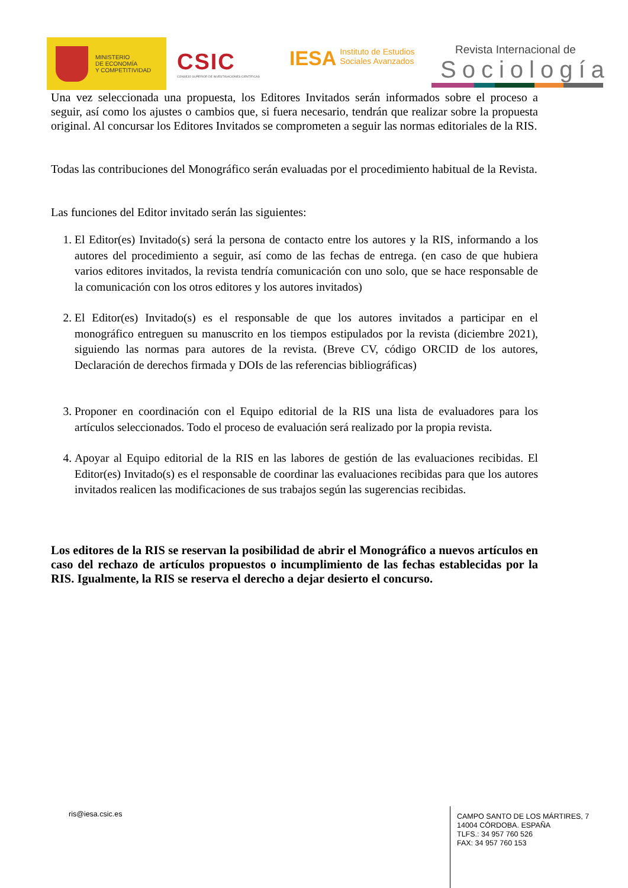MINISTERIO
DE ECONOMÍA
Y COMPETITIVIDAD
CSIC
CONSEJO SUPERIOR DE INVESTIGACIONES CIENTÍFICAS
IESA Instituto de Estudios
Sociales Avanzados
Revista Internacional de
Sociología
Una vez seleccionada una propuesta, los Editores Invitados serán informados sobre el proceso a seguir, así como los ajustes o cambios que, si fuera necesario, tendrán que realizar sobre la propuesta original. Al concursar los Editores Invitados se comprometen a seguir las normas editoriales de la RIS.
Todas las contribuciones del Monográfico serán evaluadas por el procedimiento habitual de la Revista.
Las funciones del Editor invitado serán las siguientes:
1. El Editor(es) Invitado(s) será la persona de contacto entre los autores y la RIS, informando a los autores del procedimiento a seguir, así como de las fechas de entrega. (en caso de que hubiera varios editores invitados, la revista tendría comunicación con uno solo, que se hace responsable de la comunicación con los otros editores y los autores invitados)
2. El Editor(es) Invitado(s) es el responsable de que los autores invitados a participar en el monográfico entreguen su manuscrito en los tiempos estipulados por la revista (diciembre 2021), siguiendo las normas para autores de la revista. (Breve CV, código ORCID de los autores, Declaración de derechos firmada y DOIs de las referencias bibliográficas)
3. Proponer en coordinación con el Equipo editorial de la RIS una lista de evaluadores para los artículos seleccionados. Todo el proceso de evaluación será realizado por la propia revista.
4. Apoyar al Equipo editorial de la RIS en las labores de gestión de las evaluaciones recibidas. El Editor(es) Invitado(s) es el responsable de coordinar las evaluaciones recibidas para que los autores invitados realicen las modificaciones de sus trabajos según las sugerencias recibidas.
Los editores de la RIS se reservan la posibilidad de abrir el Monográfico a nuevos artículos en caso del rechazo de artículos propuestos o incumplimiento de las fechas establecidas por la RIS. Igualmente, la RIS se reserva el derecho a dejar desierto el concurso.
ris@iesa.csic.es
CAMPO SANTO DE LOS MÁRTIRES, 7
14004 CÓRDOBA. ESPAÑA
TLFS.: 34 957 760 526
FAX: 34 957 760 153